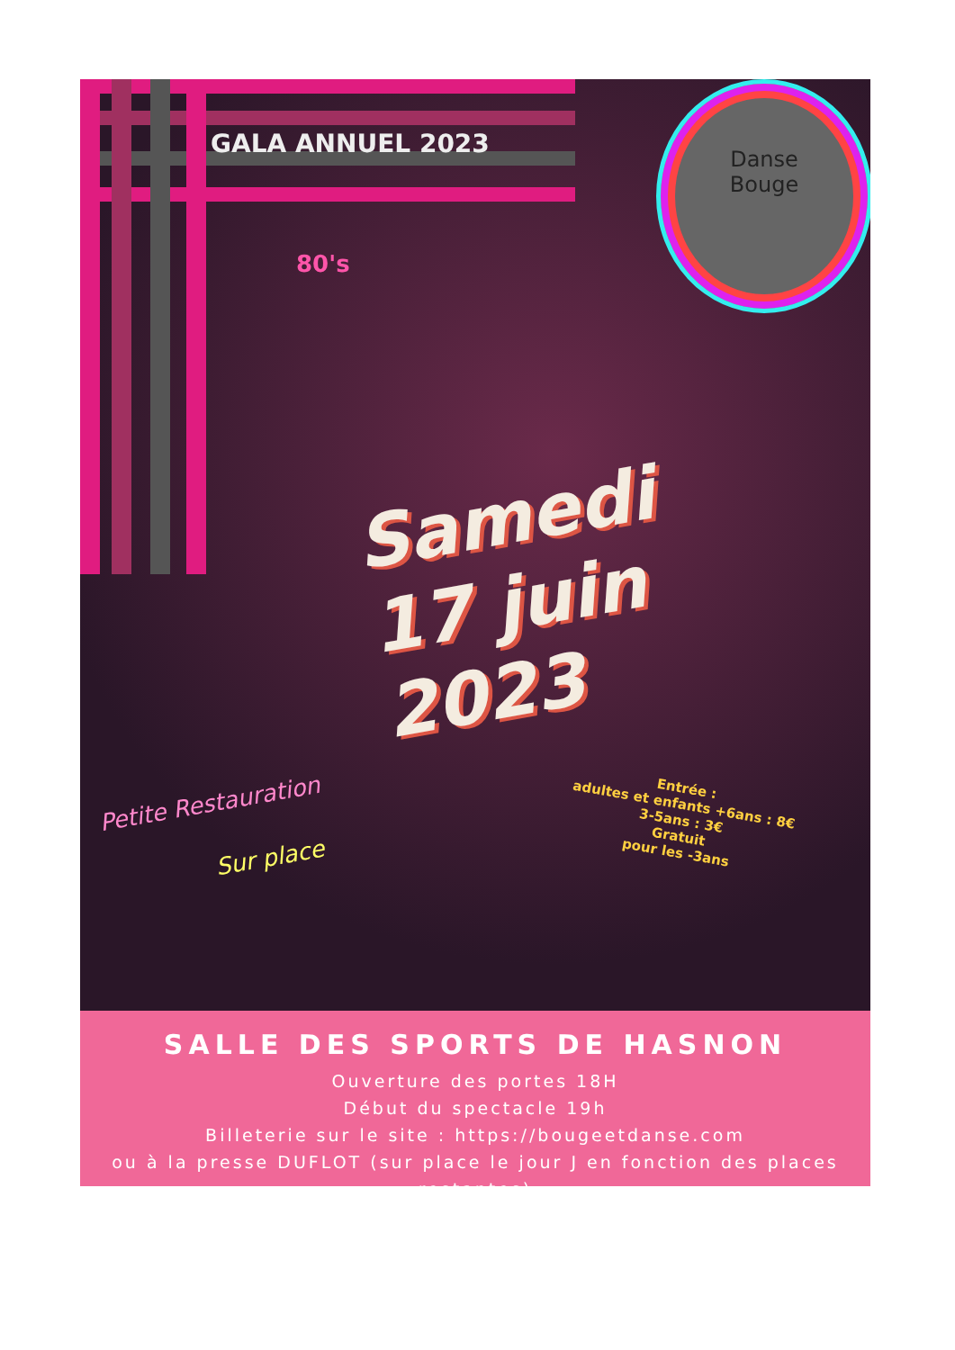GALA ANNUEL 2023
Danse
Bouge
80's
Samedi
17 juin 2023
Entrée :
adultes et enfants +6ans : 8€
3-5ans : 3€
Gratuit
pour les -3ans
Petite Restauration
Sur place
SALLE DES SPORTS DE HASNON
Ouverture des portes 18H
Début du spectacle 19h
Billeterie sur le site : https://bougeetdanse.com
ou à la presse DUFLOT (sur place le jour J en fonction des places restantes)